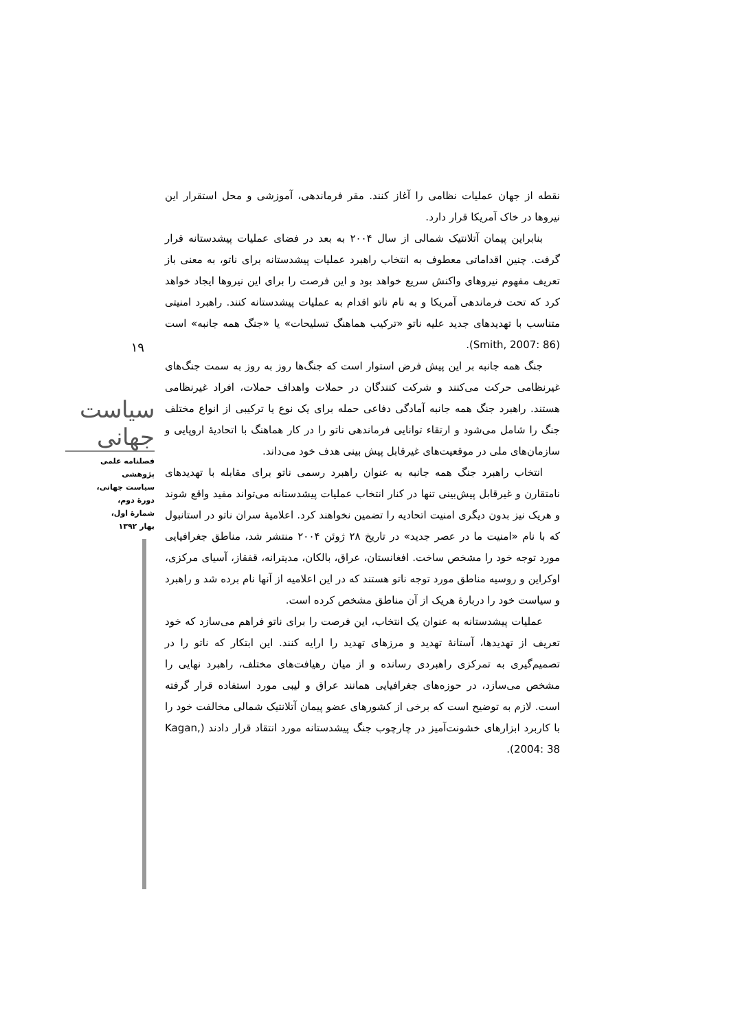۱۹
سیاست جهانی
فصلنامه علمی پژوهشی
سیاست جهانی،
دورهٔ دوم،
شمارهٔ اول،
بهار ۱۳۹۲
نقطه از جهان عملیات نظامی را آغاز کنند. مقر فرماندهی، آموزشی و محل استقرار این نیروها در خاک آمریکا قرار دارد.
بنابراین پیمان آتلانتیک شمالی از سال ۲۰۰۴ به بعد در فضای عملیات پیشدستانه قرار گرفت. چنین اقداماتی معطوف به انتخاب راهبرد عملیات پیشدستانه برای ناتو، به معنی باز تعریف مفهوم نیروهای واکنش سریع خواهد بود و این فرصت را برای این نیروها ایجاد خواهد کرد که تحت فرماندهی آمریکا و به نام ناتو اقدام به عملیات پیشدستانه کنند. راهبرد امنیتی متناسب با تهدیدهای جدید علیه ناتو «ترکیب هماهنگ تسلیحات» یا «جنگ همه جانبه» است (Smith, 2007: 86).
جنگ همه جانبه بر این پیش فرض استوار است که جنگ‌ها روز به روز به سمت جنگ‌های غیرنظامی حرکت می‌کنند و شرکت کنندگان در حملات واهداف حملات، افراد غیرنظامی هستند. راهبرد جنگ همه جانبه آمادگی دفاعی حمله برای یک نوع یا ترکیبی از انواع مختلف جنگ را شامل می‌شود و ارتقاء توانایی فرماندهی ناتو را در کار هماهنگ با اتحادیهٔ اروپایی و سازمان‌های ملی در موقعیت‌های غیرقابل پیش بینی هدف خود می‌داند.
انتخاب راهبرد جنگ همه جانبه به عنوان راهبرد رسمی ناتو برای مقابله با تهدیدهای نامتقارن و غیرقابل پیش‌بینی تنها در کنار انتخاب عملیات پیشدستانه می‌تواند مفید واقع شوند و هریک نیز بدون دیگری امنیت اتحادیه را تضمین نخواهند کرد. اعلامیهٔ سران ناتو در استانبول که با نام «امنیت ما در عصر جدید» در تاریخ ۲۸ ژوئن ۲۰۰۴ منتشر شد، مناطق جغرافیایی مورد توجه خود را مشخص ساخت. افغانستان، عراق، بالکان، مدیترانه، قفقاز، آسیای مرکزی، اوکراین و روسیه مناطق مورد توجه ناتو هستند که در این اعلامیه از آنها نام برده شد و راهبرد و سیاست خود را دربارهٔ هریک از آن مناطق مشخص کرده است.
عملیات پیشدستانه به عنوان یک انتخاب، این فرصت را برای ناتو فراهم می‌سازد که خود تعریف از تهدیدها، آستانهٔ تهدید و مرزهای تهدید را ارایه کنند. این ابتکار که ناتو را در تصمیم‌گیری به تمرکزی راهبردی رسانده و از میان رهیافت‌های مختلف، راهبرد نهایی را مشخص می‌سازد، در حوزه‌های جغرافیایی همانند عراق و لیبی مورد استفاده قرار گرفته است. لازم به توضیح است که برخی از کشورهای عضو پیمان آتلانتیک شمالی مخالفت خود را با کاربرد ابزارهای خشونت‌آمیز در چارچوب جنگ پیشدستانه مورد انتقاد قرار دادند (Kagan, 2004: 38).